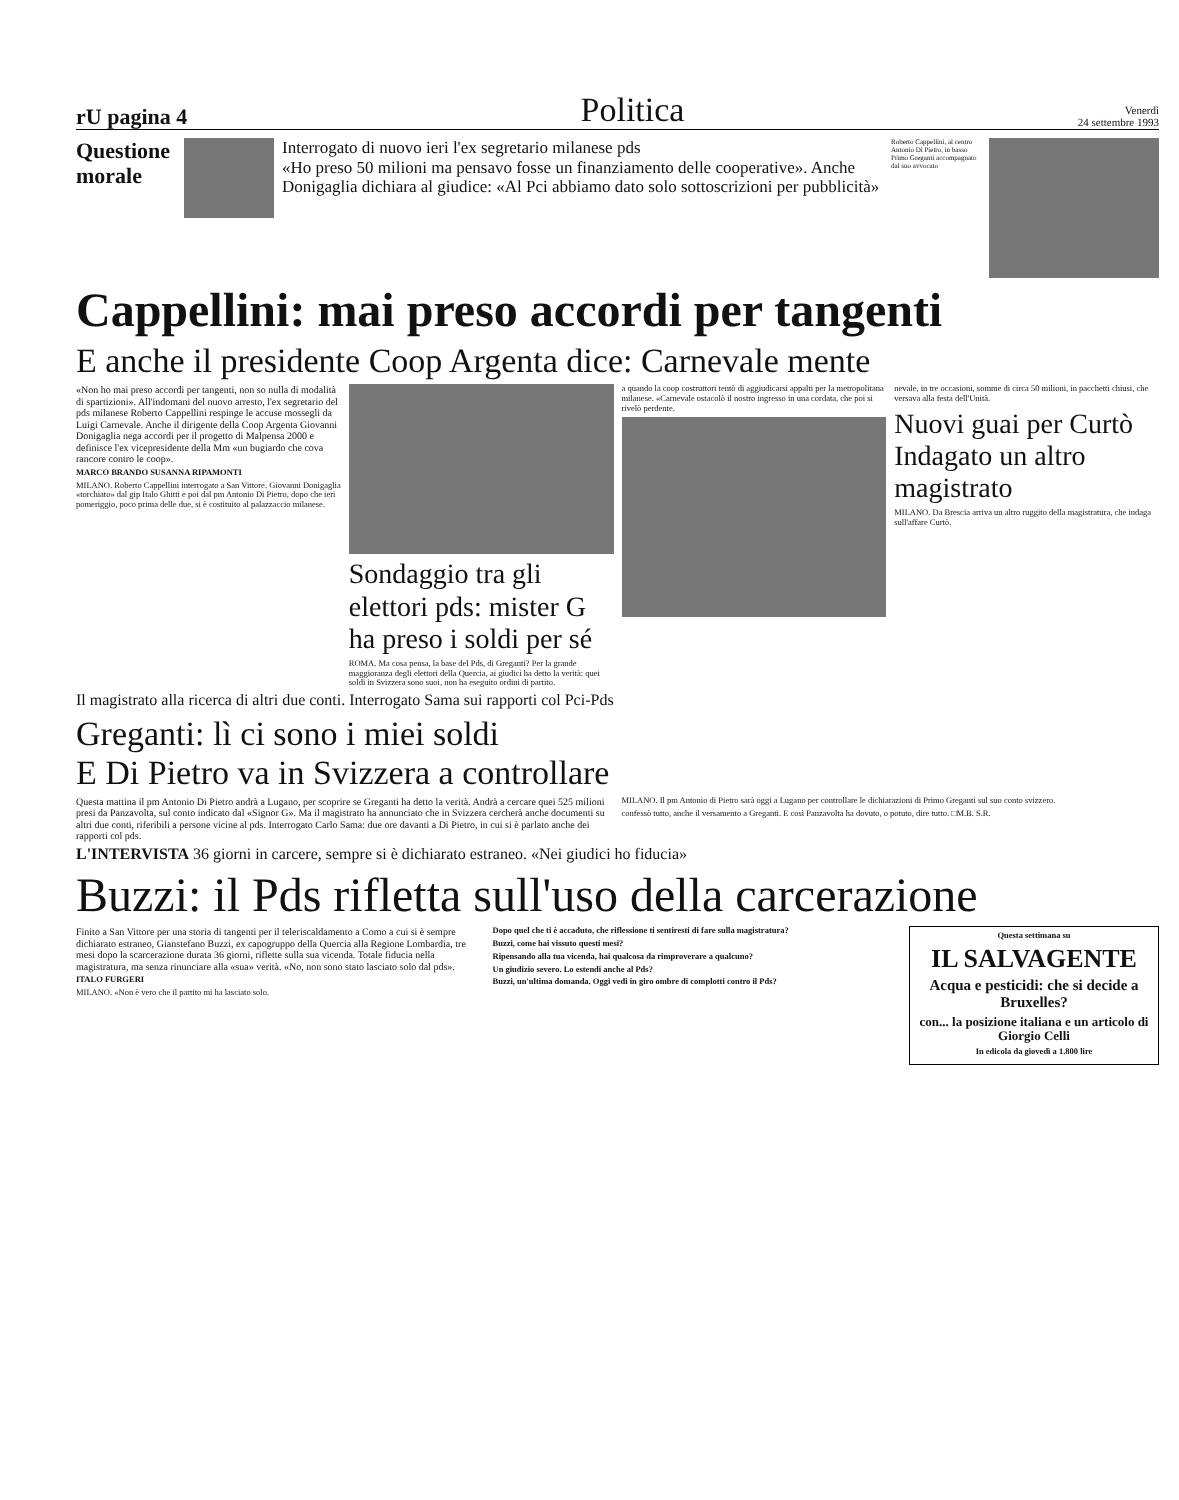rU pagina 4 Politica Venerdì
24 settembre 1993
Questione morale
Interrogato di nuovo ieri l'ex segretario milanese pds
«Ho preso 50 milioni ma pensavo fosse un finanziamento delle cooperative». Anche Donigaglia dichiara al giudice: «Al Pci abbiamo dato solo sottoscrizioni per pubblicità»
Roberto Cappellini, al centro Antonio Di Pietro, in basso Primo Greganti accompagnato dal suo avvocato
Cappellini: mai preso accordi per tangenti
E anche il presidente Coop Argenta dice: Carnevale mente
«Non ho mai preso accordi per tangenti, non so nulla di modalità di spartizioni». All'indomani del nuovo arresto, l'ex segretario del pds milanese Roberto Cappellini respinge le accuse mossegli da Luigi Carnevale. Anche il dirigente della Coop Argenta Giovanni Donigaglia nega accordi per il progetto di Malpensa 2000 e definisce l'ex vicepresidente della Mm «un bugiardo che cova rancore contro le coop».
MARCO BRANDO SUSANNA RIPAMONTI
MILANO. Roberto Cappellini interrogato a San Vittore. Giovanni Donigaglia «torchiato» dal gip Italo Ghitti e poi dal pm Antonio Di Pietro, dopo che ieri pomeriggio, poco prima delle due, si è costituito al palazzaccio milanese.
Sondaggio tra gli elettori pds: mister G ha preso i soldi per sé
ROMA. Ma cosa pensa, la base del Pds, di Greganti? Per la grande maggioranza degli elettori della Quercia, ai giudici ha detto la verità: quei soldi in Svizzera sono suoi, non ha eseguito ordini di partito.
a quando la coop costruttori tentò di aggiudicarsi appalti per la metropolitana milanese. «Carnevale ostacolò il nostro ingresso in una cordata, che poi si rivelò perdente.
nevale, in tre occasioni, somme di circa 50 milioni, in pacchetti chiusi, che versava alla festa dell'Unità.
Nuovi guai per Curtò Indagato un altro magistrato
MILANO. Da Brescia arriva un altro ruggito della magistratura, che indaga sull'affare Curtò.
Il magistrato alla ricerca di altri due conti. Interrogato Sama sui rapporti col Pci-Pds
Greganti: lì ci sono i miei soldi
E Di Pietro va in Svizzera a controllare
Questa mattina il pm Antonio Di Pietro andrà a Lugano, per scoprire se Greganti ha detto la verità. Andrà a cercare quei 525 milioni presi da Panzavolta, sul conto indicato dal «Signor G». Ma il magistrato ha annunciato che in Svizzera cercherà anche documenti su altri due conti, riferibili a persone vicine al pds. Interrogato Carlo Sama: due ore davanti a Di Pietro, in cui si è parlato anche dei rapporti col pds.
MILANO. Il pm Antonio di Pietro sarà oggi a Lugano per controllare le dichiarazioni di Primo Greganti sul suo conto svizzero.
confessò tutto, anche il versamento a Greganti. E così Panzavolta ha dovuto, o potuto, dire tutto. □M.B. S.R.
L'INTERVISTA 36 giorni in carcere, sempre si è dichiarato estraneo. «Nei giudici ho fiducia»
Buzzi: il Pds rifletta sull'uso della carcerazione
Finito a San Vittore per una storia di tangenti per il teleriscaldamento a Como a cui si è sempre dichiarato estraneo, Gianstefano Buzzi, ex capogruppo della Quercia alla Regione Lombardia, tre mesi dopo la scarcerazione durata 36 giorni, riflette sulla sua vicenda. Totale fiducia nella magistratura, ma senza rinunciare alla «sua» verità. «No, non sono stato lasciato solo dal pds».
ITALO FURGERI
MILANO. «Non è vero che il partito mi ha lasciato solo.
Dopo quel che ti è accaduto, che riflessione ti sentiresti di fare sulla magistratura?
Buzzi, come hai vissuto questi mesi?
Ripensando alla tua vicenda, hai qualcosa da rimproverare a qualcuno?
Un giudizio severo. Lo estendi anche al Pds?
Buzzi, un'ultima domanda. Oggi vedi in giro ombre di complotti contro il Pds?
Questa settimana su
IL SALVAGENTE
Acqua e pesticidi: che si decide a Bruxelles?
con... la posizione italiana e un articolo di Giorgio Celli
In edicola da giovedì a 1.800 lire